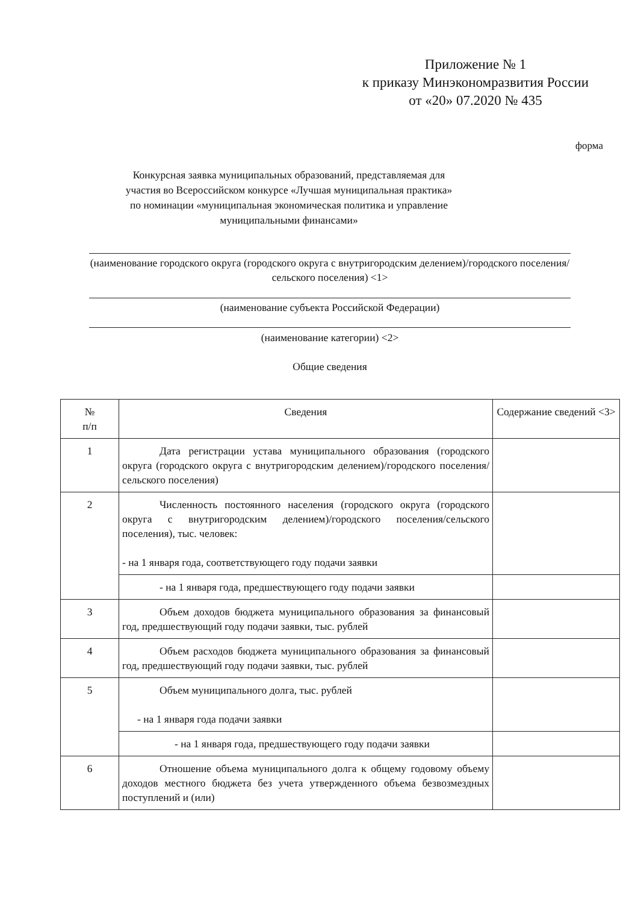Приложение № 1
к приказу Минэкономразвития России
от «20» 07.2020 № 435
форма
Конкурсная заявка муниципальных образований, представляемая для участия во Всероссийском конкурсе «Лучшая муниципальная практика» по номинации «муниципальная экономическая политика и управление муниципальными финансами»
(наименование городского округа (городского округа с внутригородским делением)/городского поселения/сельского поселения) <1>
(наименование субъекта Российской Федерации)
(наименование категории) <2>
Общие сведения
| № п/п | Сведения | Содержание сведений <3> |
| --- | --- | --- |
| 1 | Дата регистрации устава муниципального образования (городского округа (городского округа с внутригородским делением)/городского поселения/сельского поселения) | |
| 2 | Численность постоянного населения (городского округа (городского округа с внутригородским делением)/городского поселения/сельского поселения), тыс. человек: - на 1 января года, соответствующего году подачи заявки | |
| | - на 1 января года, предшествующего году подачи заявки | |
| 3 | Объем доходов бюджета муниципального образования за финансовый год, предшествующий году подачи заявки, тыс. рублей | |
| 4 | Объем расходов бюджета муниципального образования за финансовый год, предшествующий году подачи заявки, тыс. рублей | |
| 5 | Объем муниципального долга, тыс. рублей - на 1 января года подачи заявки | |
| | - на 1 января года, предшествующего году подачи заявки | |
| 6 | Отношение объема муниципального долга к общему годовому объему доходов местного бюджета без учета утвержденного объема безвозмездных поступлений и (или) | |